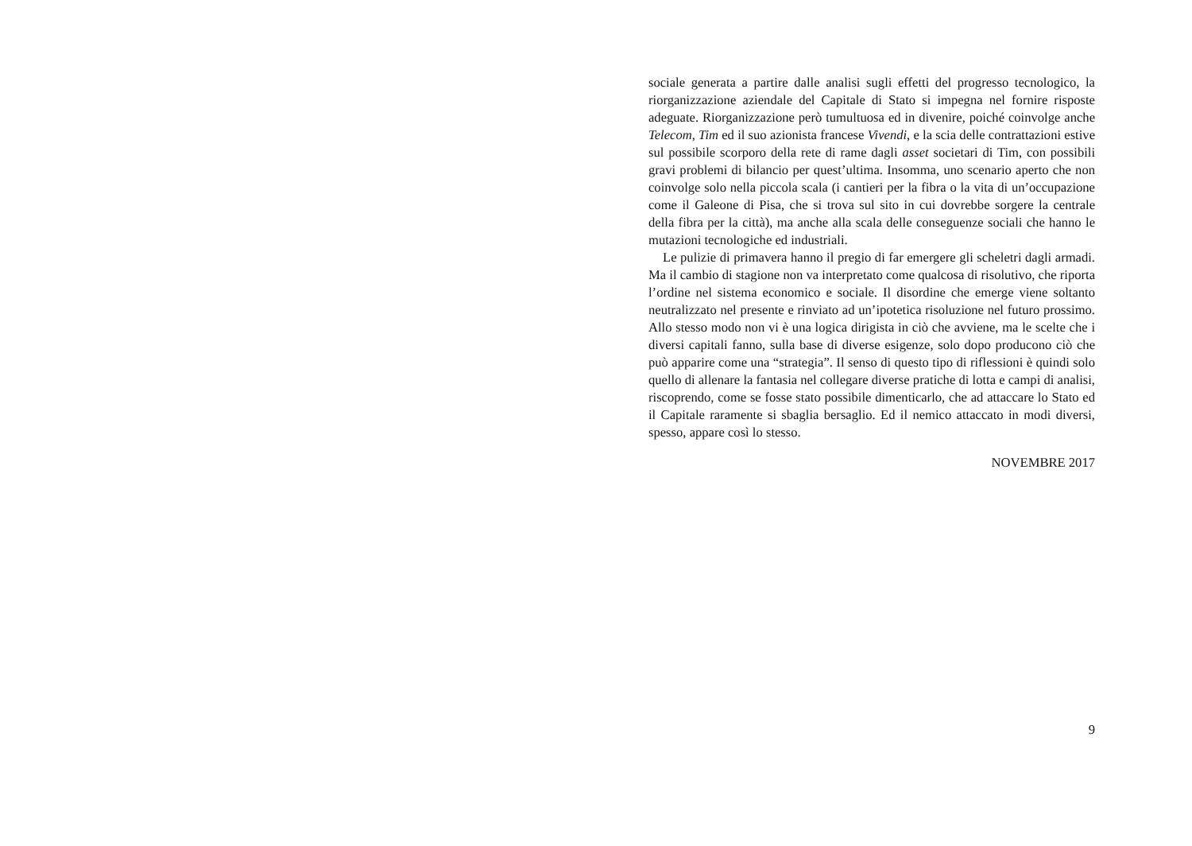sociale generata a partire dalle analisi sugli effetti del progresso tecnologico, la riorganizzazione aziendale del Capitale di Stato si impegna nel fornire risposte adeguate. Riorganizzazione però tumultuosa ed in divenire, poiché coinvolge anche Telecom, Tim ed il suo azionista francese Vivendi, e la scia delle contrattazioni estive sul possibile scorporo della rete di rame dagli asset societari di Tim, con possibili gravi problemi di bilancio per quest’ultima. Insomma, uno scenario aperto che non coinvolge solo nella piccola scala (i cantieri per la fibra o la vita di un’occupazione come il Galeone di Pisa, che si trova sul sito in cui dovrebbe sorgere la centrale della fibra per la città), ma anche alla scala delle conseguenze sociali che hanno le mutazioni tecnologiche ed industriali.
Le pulizie di primavera hanno il pregio di far emergere gli scheletri dagli armadi. Ma il cambio di stagione non va interpretato come qualcosa di risolutivo, che riporta l’ordine nel sistema economico e sociale. Il disordine che emerge viene soltanto neutralizzato nel presente e rinviato ad un’ipotetica risoluzione nel futuro prossimo. Allo stesso modo non vi è una logica dirigista in ciò che avviene, ma le scelte che i diversi capitali fanno, sulla base di diverse esigenze, solo dopo producono ciò che può apparire come una “strategia”. Il senso di questo tipo di riflessioni è quindi solo quello di allenare la fantasia nel collegare diverse pratiche di lotta e campi di analisi, riscoprendo, come se fosse stato possibile dimenticarlo, che ad attaccare lo Stato ed il Capitale raramente si sbaglia bersaglio. Ed il nemico attaccato in modi diversi, spesso, appare così lo stesso.
NOVEMBRE 2017
9